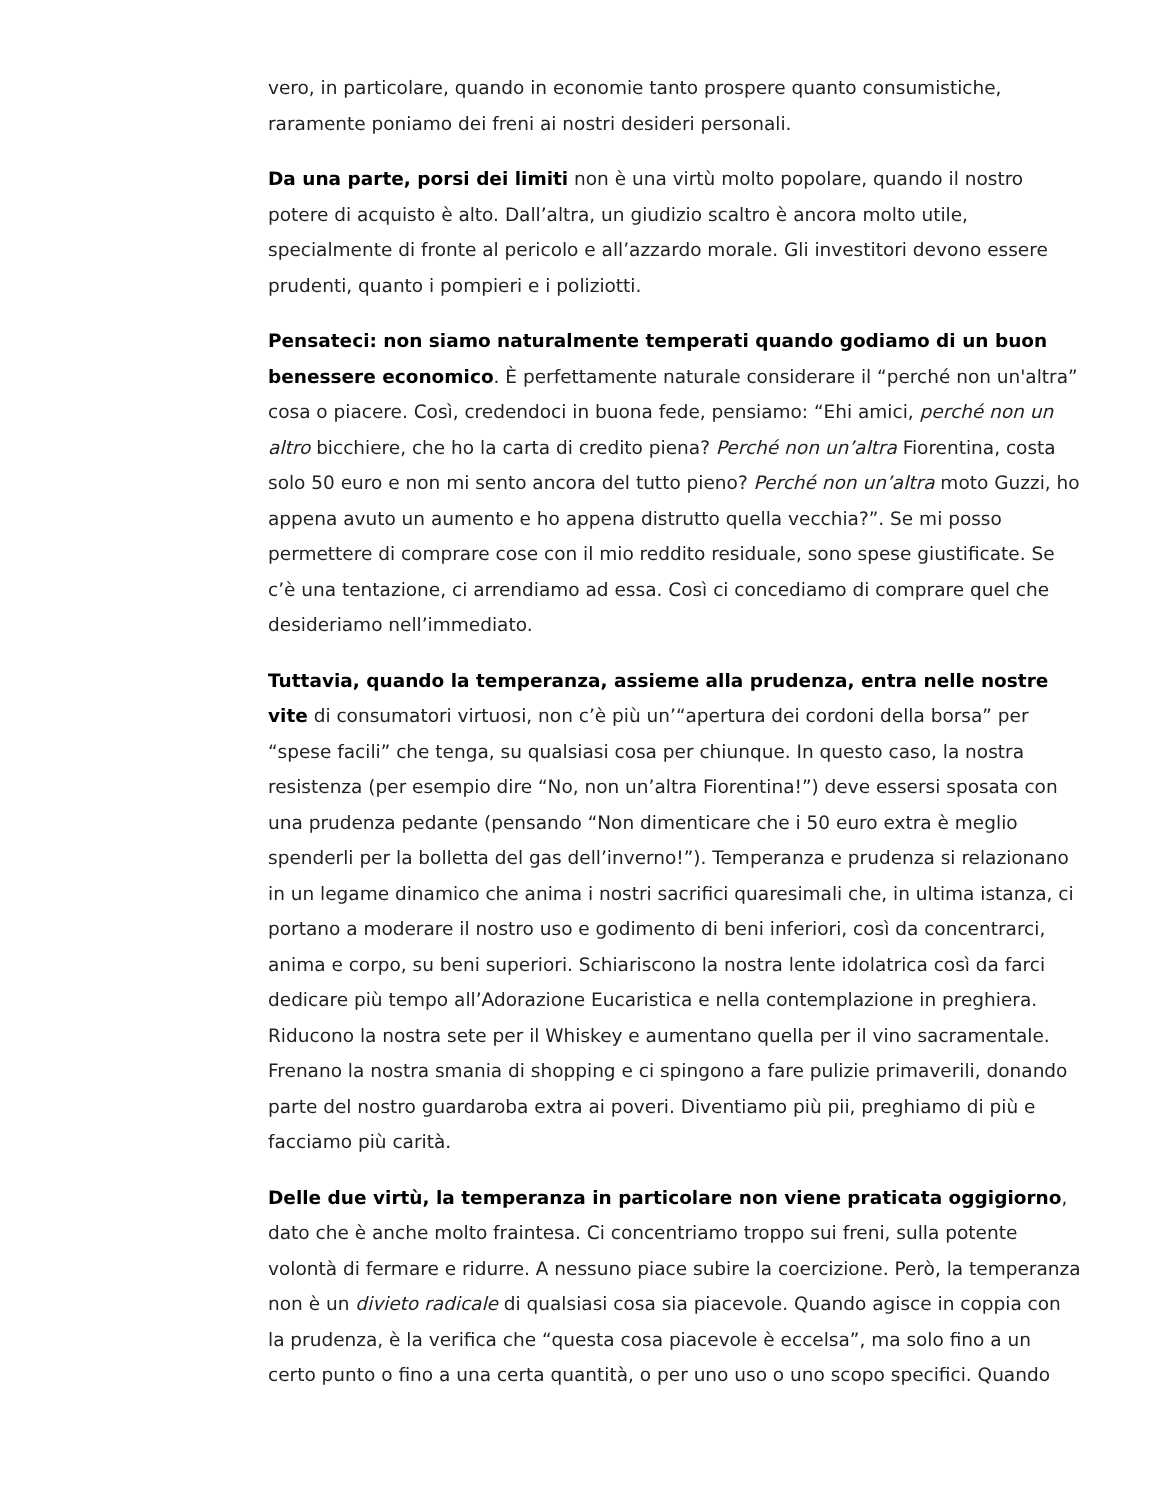vero, in particolare, quando in economie tanto prospere quanto consumistiche, raramente poniamo dei freni ai nostri desideri personali.
Da una parte, porsi dei limiti non è una virtù molto popolare, quando il nostro potere di acquisto è alto. Dall’altra, un giudizio scaltro è ancora molto utile, specialmente di fronte al pericolo e all’azzardo morale. Gli investitori devono essere prudenti, quanto i pompieri e i poliziotti.
Pensateci: non siamo naturalmente temperati quando godiamo di un buon benessere economico. È perfettamente naturale considerare il “perché non un'altra” cosa o piacere. Così, credendoci in buona fede, pensiamo: “Ehi amici, perché non un altro bicchiere, che ho la carta di credito piena? Perché non un’altra Fiorentina, costa solo 50 euro e non mi sento ancora del tutto pieno? Perché non un’altra moto Guzzi, ho appena avuto un aumento e ho appena distrutto quella vecchia?”. Se mi posso permettere di comprare cose con il mio reddito residuale, sono spese giustificate. Se c’è una tentazione, ci arrendiamo ad essa. Così ci concediamo di comprare quel che desideriamo nell’immediato.
Tuttavia, quando la temperanza, assieme alla prudenza, entra nelle nostre vite di consumatori virtuosi, non c’è più un’“apertura dei cordoni della borsa” per “spese facili” che tenga, su qualsiasi cosa per chiunque. In questo caso, la nostra resistenza (per esempio dire “No, non un’altra Fiorentina!”) deve essersi sposata con una prudenza pedante (pensando “Non dimenticare che i 50 euro extra è meglio spenderli per la bolletta del gas dell’inverno!”). Temperanza e prudenza si relazionano in un legame dinamico che anima i nostri sacrifici quaresimali che, in ultima istanza, ci portano a moderare il nostro uso e godimento di beni inferiori, così da concentrarci, anima e corpo, su beni superiori. Schiariscono la nostra lente idolatrica così da farci dedicare più tempo all’Adorazione Eucaristica e nella contemplazione in preghiera. Riducono la nostra sete per il Whiskey e aumentano quella per il vino sacramentale. Frenano la nostra smania di shopping e ci spingono a fare pulizie primaverili, donando parte del nostro guardaroba extra ai poveri. Diventiamo più pii, preghiamo di più e facciamo più carità.
Delle due virtù, la temperanza in particolare non viene praticata oggigiorno, dato che è anche molto fraintesa. Ci concentriamo troppo sui freni, sulla potente volontà di fermare e ridurre. A nessuno piace subire la coercizione. Però, la temperanza non è un divieto radicale di qualsiasi cosa sia piacevole. Quando agisce in coppia con la prudenza, è la verifica che “questa cosa piacevole è eccelsa”, ma solo fino a un certo punto o fino a una certa quantità, o per uno uso o uno scopo specifici. Quando